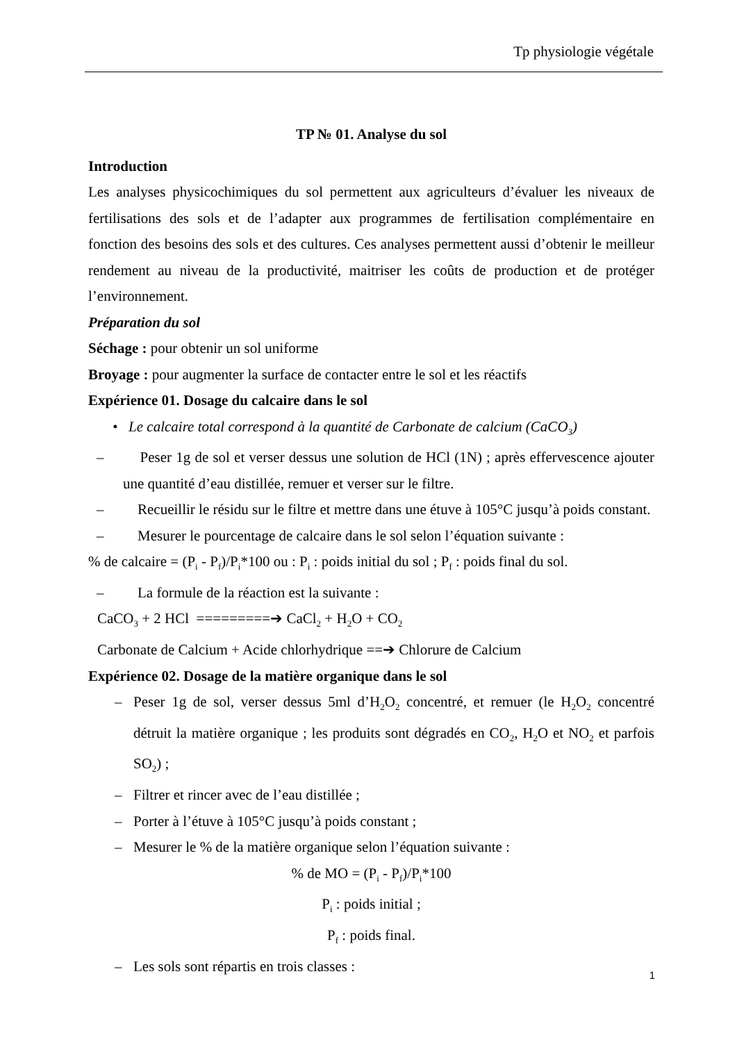Tp physiologie végétale
TP № 01. Analyse du sol
Introduction
Les analyses physicochimiques du sol permettent aux agriculteurs d’évaluer les niveaux de fertilisations des sols et de l’adapter aux programmes de fertilisation complémentaire en fonction des besoins des sols et des cultures. Ces analyses permettent aussi d’obtenir le meilleur rendement au niveau de la productivité, maitriser les coûts de production et de protéger l’environnement.
Préparation du sol
Séchage : pour obtenir un sol uniforme
Broyage : pour augmenter la surface de contacter entre le sol et les réactifs
Expérience 01. Dosage du calcaire dans le sol
• Le calcaire total correspond à la quantité de Carbonate de calcium (CaCO<sub>3</sub>)
– Peser 1g de sol et verser dessus une solution de HCl (1N) ; après effervescence ajouter une quantité d’eau distillée, remuer et verser sur le filtre.
– Recueillir le résidu sur le filtre et mettre dans une étuve à 105°C jusqu’à poids constant.
– Mesurer le pourcentage de calcaire dans le sol selon l’équation suivante :
% de calcaire = (P<sub>i</sub> - P<sub>f</sub>)/P<sub>i</sub>*100 ou : P<sub>i</sub> : poids initial du sol ; P<sub>f</sub> : poids final du sol.
– La formule de la réaction est la suivante :
CaCO<sub>3</sub> + 2 HCl =========➔ CaCl<sub>2</sub> + H<sub>2</sub>O + CO<sub>2</sub>
Carbonate de Calcium + Acide chlorhydrique ==➔ Chlorure de Calcium
Expérience 02. Dosage de la matière organique dans le sol
– Peser 1g de sol, verser dessus 5ml d’H<sub>2</sub>O<sub>2</sub> concentré, et remuer (le H<sub>2</sub>O<sub>2</sub> concentré détruit la matière organique ; les produits sont dégradés en CO<sub>2</sub>, H<sub>2</sub>O et NO<sub>2</sub> et parfois SO<sub>2</sub>) ;
– Filtrer et rincer avec de l’eau distillée ;
– Porter à l’étuve à 105°C jusqu’à poids constant ;
– Mesurer le % de la matière organique selon l’équation suivante :
% de MO = (P<sub>i</sub> - P<sub>f</sub>)/P<sub>i</sub>*100
P<sub>i</sub> : poids initial ;
P<sub>f</sub> : poids final.
– Les sols sont répartis en trois classes :
1